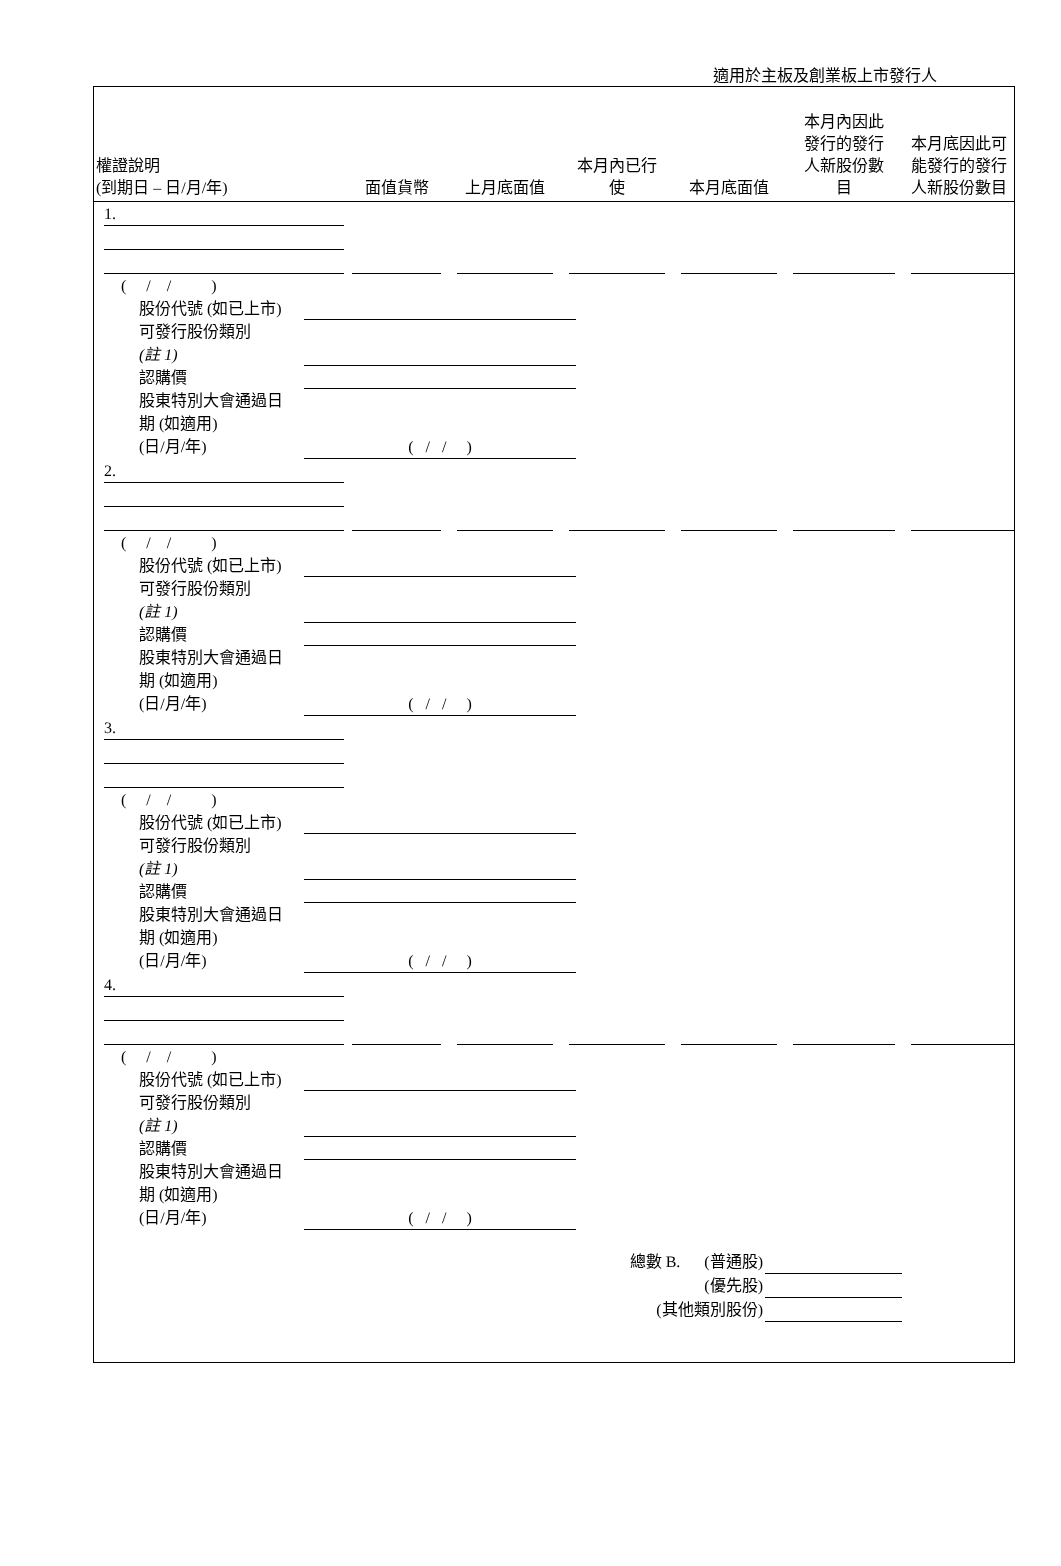適用於主板及創業板上市發行人
| 權證說明 (到期日 – 日/月/年) | 面值貨幣 | 上月底面值 | 本月內已行 使 | 本月底面值 | 本月內因此 發行的發行 人新股份數 目 | 本月底因此可 能發行的發行 人新股份數目 |
| --- | --- | --- | --- | --- | --- | --- |
| 1. | | | | | | |
( / / )
股份代號 (如已上市)
可發行股份類別
(註 1)
認購價
股東特別大會通過日
期 (如適用)
(日/月/年) ( / / )
| 2. | | | | | | |
( / / )
股份代號 (如已上市)
可發行股份類別
(註 1)
認購價
股東特別大會通過日
期 (如適用)
(日/月/年) ( / / )
| 3. | |
( / / )
股份代號 (如已上市)
可發行股份類別
(註 1)
認購價
股東特別大會通過日
期 (如適用)
(日/月/年) ( / / )
| 4. | | | | | | |
( / / )
股份代號 (如已上市)
可發行股份類別
(註 1)
認購價
股東特別大會通過日
期 (如適用)
(日/月/年) ( / / )
總數 B. (普通股)
(優先股)
(其他類別股份)